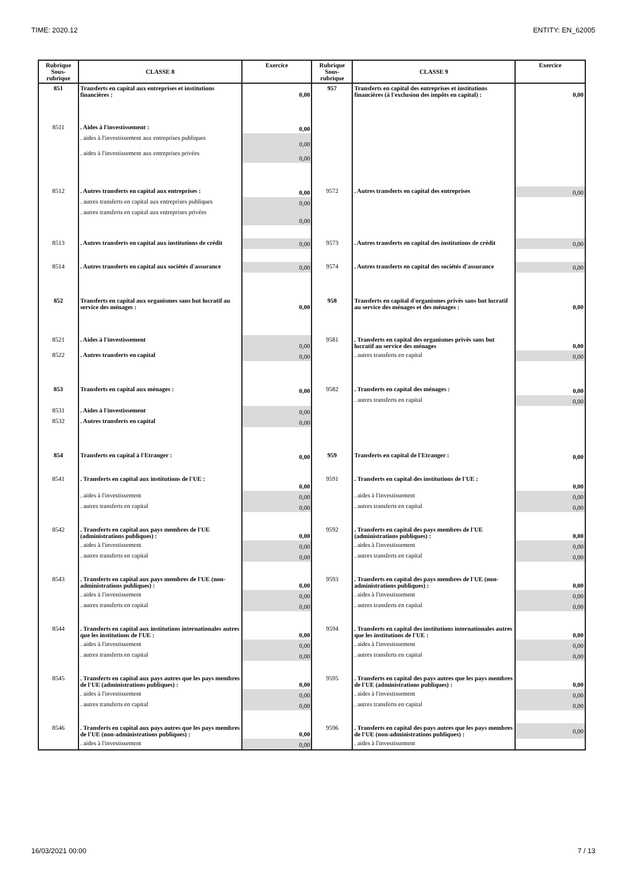TIME: 2020.12 ENTITY: EN_62005
| Rubrique Sous- rubrique | CLASSE 8 | Exercice | Rubrique Sous- rubrique | CLASSE 9 | Exercice |
| --- | --- | --- | --- | --- | --- |
| 851 | Transferts en capital aux entreprises et institutions financières : | 0,00 | 957 | Transferts en capital des entreprises et institutions financières (à l'exclusion des impôts en capital) : | 0,00 |
| 8511 | . Aides à l'investissement : | 0,00 | | | |
| | . aides à l'investissement aux entreprises publiques | 0,00 | | | |
| | . aides à l'investissement aux entreprises privées | 0,00 | | | |
| 8512 | . Autres transferts en capital aux entreprises : | 0,00 | 9572 | . Autres transferts en capital des entreprises | 0,00 |
| | . autres transferts en capital aux entreprises publiques | 0,00 | | | |
| | . autres transferts en capital aux entreprises privées | 0,00 | | | |
| 8513 | . Autres transferts en capital aux institutions de crédit | 0,00 | 9573 | . Autres transferts en capital des institutions de crédit | 0,00 |
| 8514 | . Autres transferts en capital aux sociétés d'assurance | 0,00 | 9574 | . Autres transferts en capital des sociétés d'assurance | 0,00 |
| 852 | Transferts en capital aux organismes sans but lucratif au service des ménages : | 0,00 | 958 | Transferts en capital d'organismes privés sans but lucratif au service des ménages et des ménages : | 0,00 |
| 8521 | . Aides à l'investissement | 0,00 | 9581 | . Transferts en capital des organismes privés sans but lucratif au service des ménages | 0,00 |
| 8522 | . Autres transferts en capital | 0,00 | | . autres transferts en capital | 0,00 |
| 853 | Transferts en capital aux ménages : | 0,00 | 9582 | . Transferts en capital des ménages : | 0,00 |
| | | | | . autres transferts en capital | 0,00 |
| 8531 | . Aides à l'investissement | 0,00 | | | |
| 8532 | . Autres transferts en capital | 0,00 | | | |
| 854 | Transferts en capital à l'Etranger : | 0,00 | 959 | Transferts en capital de l'Etranger : | 0,00 |
| 8541 | . Transferts en capital aux institutions de l'UE : | 0,00 | 9591 | . Transferts en capital des institutions de l'UE : | 0,00 |
| | . aides à l'investissement | 0,00 | | . aides à l'investissement | 0,00 |
| | . autres transferts en capital | 0,00 | | . autres transferts en capital | 0,00 |
| 8542 | . Transferts en capital aux pays membres de l'UE (administrations publiques) : | 0,00 | 9592 | . Transferts en capital des pays membres de l'UE (administrations publiques) : | 0,00 |
| | . aides à l'investissement | 0,00 | | . aides à l'investissement | 0,00 |
| | . autres transferts en capital | 0,00 | | . autres transferts en capital | 0,00 |
| 8543 | . Transferts en capital aux pays membres de l'UE (non-administrations publiques) : | 0,00 | 9593 | . Transferts en capital des pays membres de l'UE (non-administrations publiques) : | 0,00 |
| | . aides à l'investissement | 0,00 | | . aides à l'investissement | 0,00 |
| | . autres transferts en capital | 0,00 | | . autres transferts en capital | 0,00 |
| 8544 | . Transferts en capital aux institutions internationales autres que les institutions de l'UE : | 0,00 | 9594 | . Transferts en capital des institutions internationales autres que les institutions de l'UE : | 0,00 |
| | . aides à l'investissement | 0,00 | | . aides à l'investissement | 0,00 |
| | . autres transferts en capital | 0,00 | | . autres transferts en capital | 0,00 |
| 8545 | . Transferts en capital aux pays autres que les pays membres de l'UE (administrations publiques) : | 0,00 | 9595 | . Transferts en capital des pays autres que les pays membres de l'UE (administrations publiques) : | 0,00 |
| | . aides à l'investissement | 0,00 | | . aides à l'investissement | 0,00 |
| | . autres transferts en capital | 0,00 | | . autres transferts en capital | 0,00 |
| 8546 | . Transferts en capital aux pays autres que les pays membres de l'UE (non-administrations publiques) : | 0,00 | 9596 | . Transferts en capital des pays autres que les pays membres de l'UE (non-administrations publiques) : | 0,00 |
| | . aides à l'investissement | 0,00 | | . aides à l'investissement | |
16/03/2021 00:00 7 / 13